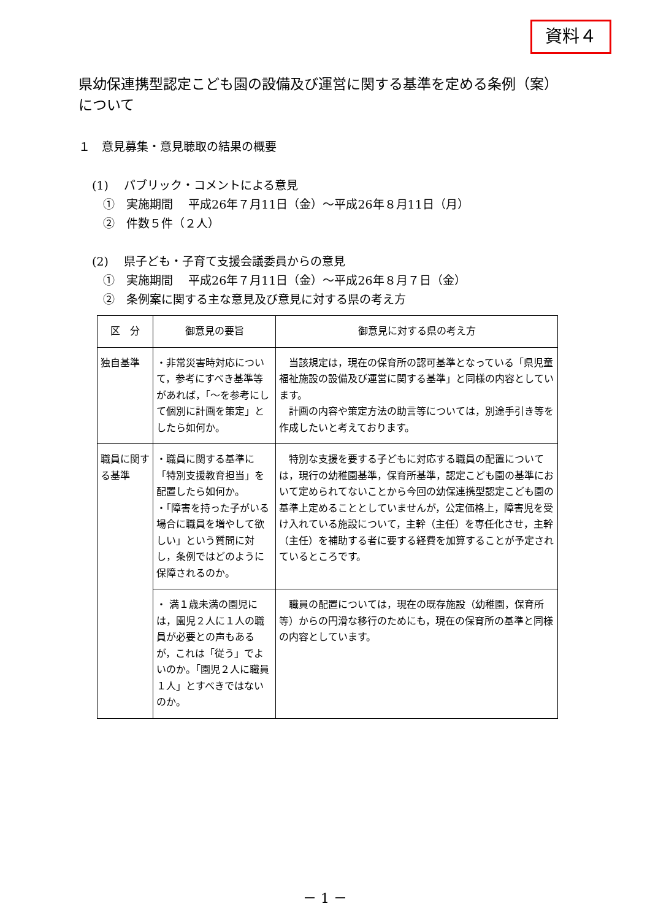資料４
県幼保連携型認定こども園の設備及び運営に関する基準を定める条例（案）について
１　意見募集・意見聴取の結果の概要
(1)　 パブリック・コメントによる意見
①　実施期間　 平成26年７月11日（金）～平成26年８月11日（月）
②　件数５件（２人）
(2)　 県子ども・子育て支援会議委員からの意見
①　実施期間　 平成26年７月11日（金）～平成26年８月７日（金）
②　条例案に関する主な意見及び意見に対する県の考え方
| 区 分 | 御意見の要旨 | 御意見に対する県の考え方 |
| --- | --- | --- |
| 独自基準 | ・非常災害時対応について，参考にすべき基準等があれば，「～を参考にして個別に計画を策定」としたら如何か。 | 当該規定は，現在の保育所の認可基準となっている「県児童福祉施設の設備及び運営に関する基準」と同様の内容としています。 計画の内容や策定方法の助言等については，別途手引き等を作成したいと考えております。 |
| 職員に関する基準 | ・職員に関する基準に「特別支援教育担当」を配置したら如何か。 ・「障害を持った子がいる場合に職員を増やして欲しい」という質問に対し，条例ではどのように保障されるのか。 | 特別な支援を要する子どもに対応する職員の配置については，現行の幼稚園基準，保育所基準，認定こども園の基準において定められてないことから今回の幼保連携型認定こども園の基準上定めることとしていませんが，公定価格上，障害児を受け入れている施設について，主幹（主任）を専任化させ，主幹（主任）を補助する者に要する経費を加算することが予定されているところです。 |
| | ・ 満１歳未満の園児には，園児２人に１人の職員が必要との声もあるが，これは「従う」でよいのか。「園児２人に職員１人」とすべきではないのか。 | 職員の配置については，現在の既存施設（幼稚園，保育所等）からの円滑な移行のためにも，現在の保育所の基準と同様の内容としています。 |
－ 1 －